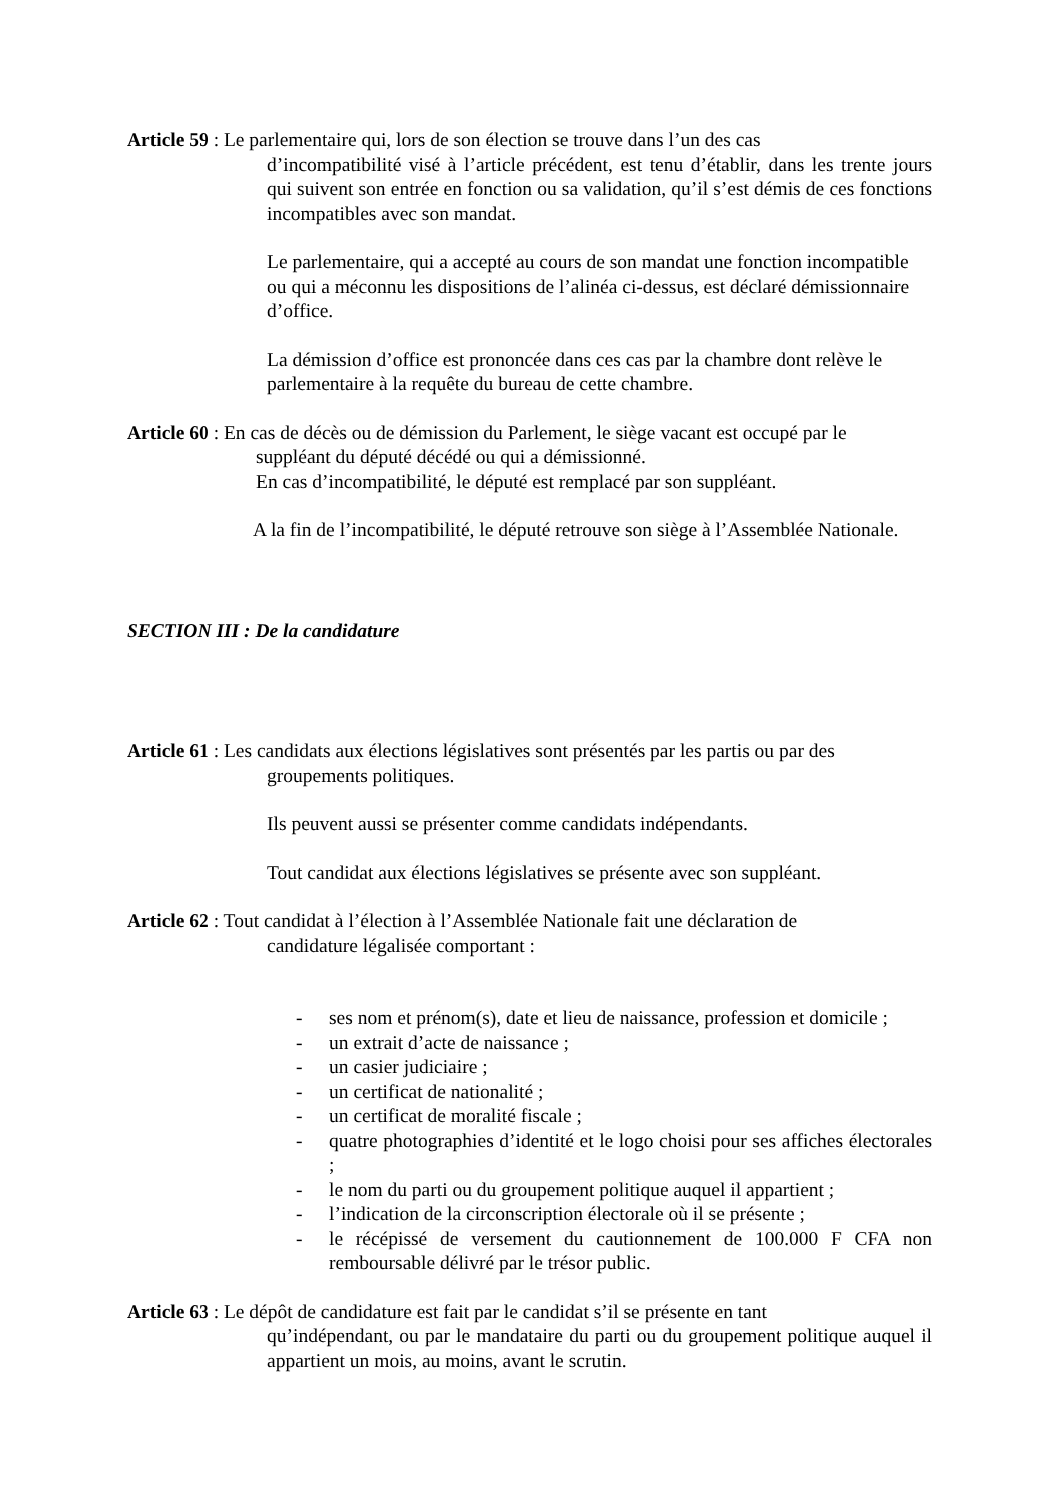Article 59 : Le parlementaire qui, lors de son élection se trouve dans l’un des cas
d’incompatibilité visé à l’article précédent, est tenu d’établir, dans les trente jours qui suivent son entrée en fonction ou sa validation, qu’il s’est démis de ces fonctions incompatibles avec son mandat.
Le parlementaire, qui a accepté au cours de son mandat une fonction incompatible ou qui a méconnu les dispositions de l’alinéa ci-dessus, est déclaré démissionnaire d’office.
La démission d’office est prononcée dans ces cas par la chambre dont relève le parlementaire à la requête du bureau de cette chambre.
Article 60 : En cas de décès ou de démission du Parlement, le siège vacant est occupé par le
suppléant du député décédé ou qui a démissionné.
En cas d’incompatibilité, le député est remplacé par son suppléant.
A la fin de l’incompatibilité, le député retrouve son siège à l’Assemblée Nationale.
SECTION III : De la candidature
Article 61 : Les candidats aux élections législatives sont présentés par les partis ou par des
groupements politiques.
Ils peuvent aussi se présenter comme candidats indépendants.
Tout candidat aux élections législatives se présente avec son suppléant.
Article 62 : Tout candidat à l’élection à l’Assemblée Nationale fait une déclaration de
candidature légalisée comportant :
- ses nom et prénom(s), date et lieu de naissance, profession et domicile ;
- un extrait d’acte de naissance ;
- un casier judiciaire ;
- un certificat de nationalité ;
- un certificat de moralité fiscale ;
- quatre photographies d’identité et le logo choisi pour ses affiches électorales ;
- le nom du parti ou du groupement politique auquel il appartient ;
- l’indication de la circonscription électorale où il se présente ;
- le récépissé de versement du cautionnement de 100.000 F CFA non remboursable délivré par le trésor public.
Article 63 : Le dépôt de candidature est fait par le candidat s’il se présente en tant
qu’indépendant, ou par le mandataire du parti ou du groupement politique auquel il appartient un mois, au moins, avant le scrutin.